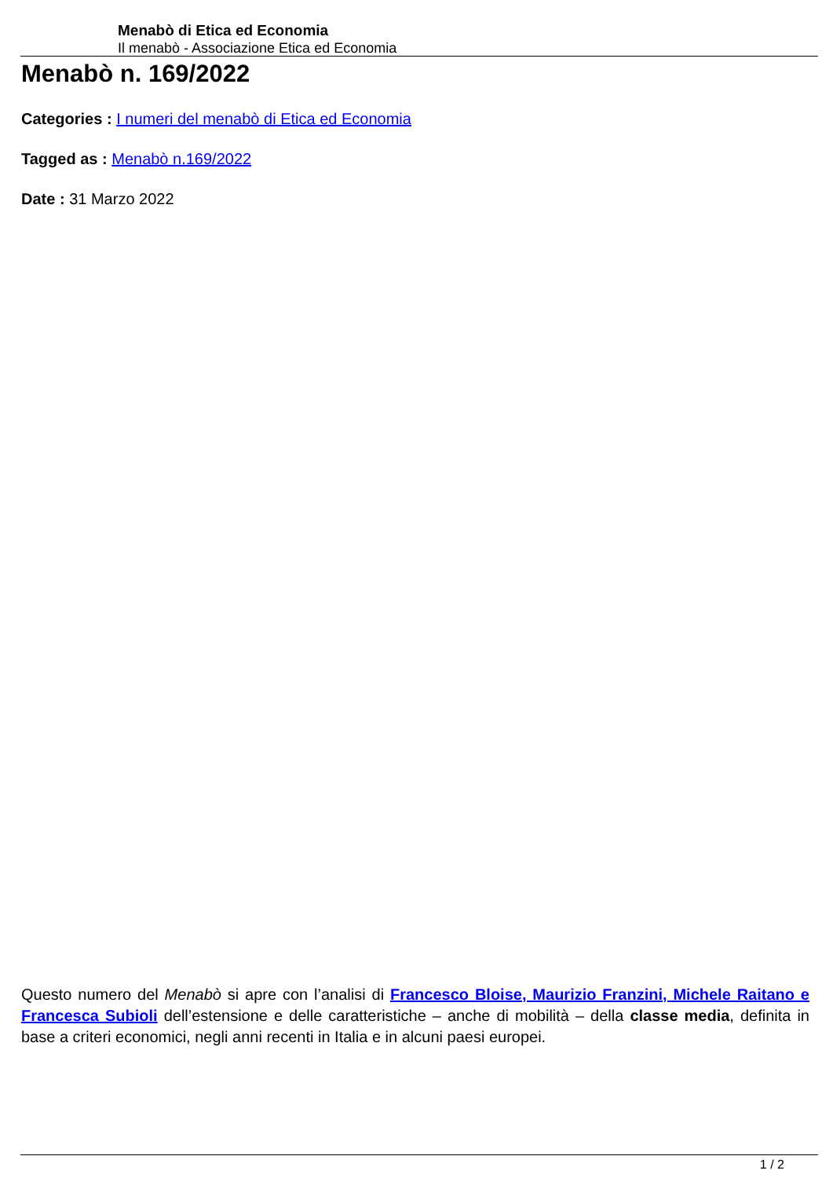Menabò di Etica ed Economia
Il menabò - Associazione Etica ed Economia
Menabò n. 169/2022
Categories : I numeri del menabò di Etica ed Economia
Tagged as : Menabò n.169/2022
Date : 31 Marzo 2022
Questo numero del Menabò si apre con l’analisi di Francesco Bloise, Maurizio Franzini, Michele Raitano e Francesca Subioli dell’estensione e delle caratteristiche – anche di mobilità – della classe media, definita in base a criteri economici, negli anni recenti in Italia e in alcuni paesi europei.
1 / 2